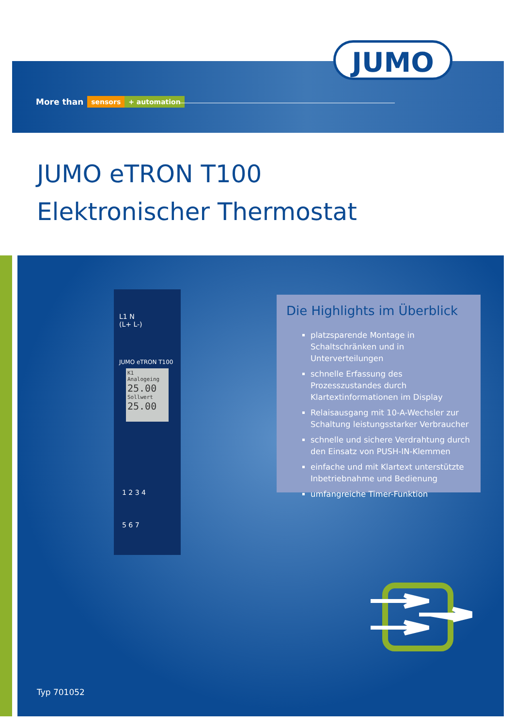JUMO
More than sensors + automation
JUMO eTRON T100
Elektronischer Thermostat
L1 N
(L+ L-)
JUMO eTRON T100
K1
Analogeing
25.00
Sollwert
25.00
1 2 3 4
5 6 7
Die Highlights im Überblick
platzsparende Montage in Schaltschränken und in Unterverteilungen
schnelle Erfassung des Prozesszustandes durch Klartextinformationen im Display
Relaisausgang mit 10-A-Wechsler zur Schaltung leistungsstarker Verbraucher
schnelle und sichere Verdrahtung durch den Einsatz von PUSH-IN-Klemmen
einfache und mit Klartext unterstützte Inbetriebnahme und Bedienung
umfangreiche Timer-Funktion
Typ 701052